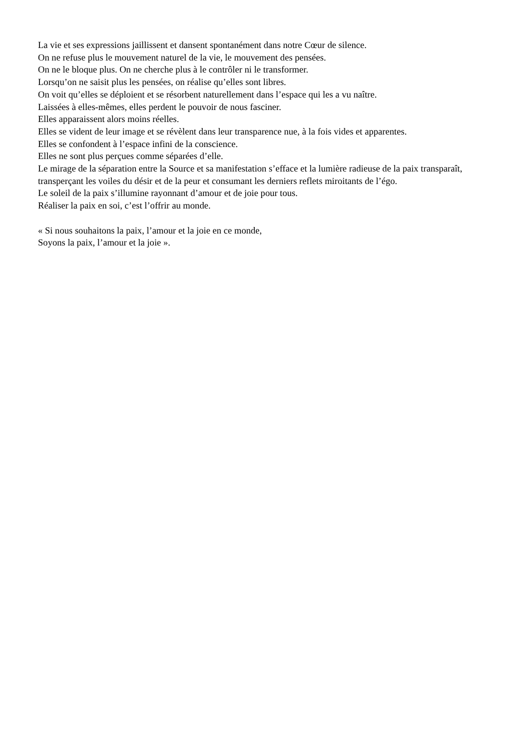La vie et ses expressions jaillissent et dansent spontanément dans notre Cœur de silence.
On ne refuse plus le mouvement naturel de la vie, le mouvement des pensées.
On ne le bloque plus. On ne cherche plus à le contrôler ni le transformer.
Lorsqu’on ne saisit plus les pensées, on réalise qu’elles sont libres.
On voit qu’elles se déploient et se résorbent naturellement dans l’espace qui les a vu naître.
Laissées à elles-mêmes, elles perdent le pouvoir de nous fasciner.
Elles apparaissent alors moins réelles.
Elles se vident de leur image et se révèlent dans leur transparence nue, à la fois vides et apparentes.
Elles se confondent à l’espace infini de la conscience.
Elles ne sont plus perçues comme séparées d’elle.
Le mirage de la séparation entre la Source et sa manifestation s’efface et la lumière radieuse de la paix transparaît, transperçant les voiles du désir et de la peur et consumant les derniers reflets miroitants de l’égo.
Le soleil de la paix s’illumine rayonnant d’amour et de joie pour tous.
Réaliser la paix en soi, c’est l’offrir au monde.
« Si nous souhaitons la paix, l’amour et la joie en ce monde,
Soyons la paix, l’amour et la joie ».